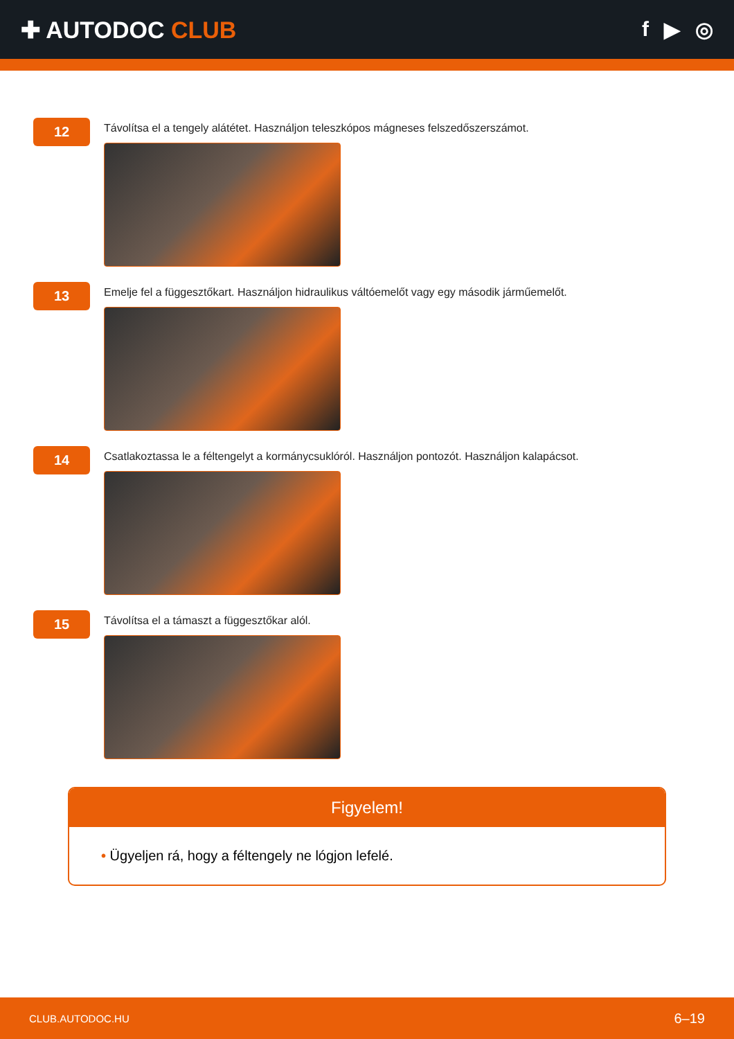✚ AUTODOC CLUB f ▶ ◎
12
Távolítsa el a tengely alátétet. Használjon teleszkópos mágneses felszedőszerszámot.
13
Emelje fel a függesztőkart. Használjon hidraulikus váltóemelőt vagy egy második járműemelőt.
14
Csatlakoztassa le a féltengelyt a kormánycsuklóról. Használjon pontozót. Használjon kalapácsot.
15
Távolítsa el a támaszt a függesztőkar alól.
Figyelem!
• Ügyeljen rá, hogy a féltengely ne lógjon lefelé.
CLUB.AUTODOC.HU 6–19